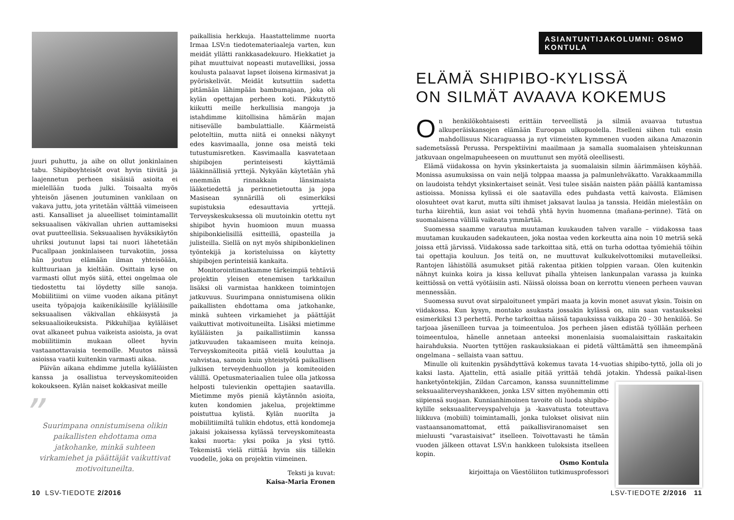juuri puhuttu, ja aihe on ollut jonkinlainen tabu. Shipiboyhteisöt ovat hyvin tiiviitä ja laajennetun perheen sisäisiä asioita ei mielellään tuoda julki. Toisaalta myös yhteisön jäsenen joutuminen vankilaan on vakava juttu, jota yritetään välttää viimeiseen asti. Kansalliset ja alueelliset toimintamallit seksuaalisen väkivallan uhrien auttamiseksi ovat puutteellisia. Seksuaalisen hyväksikäytön uhriksi joutunut lapsi tai nuori lähetetään Pucallpaan jonkinlaiseen turvakotiin, jossa hän joutuu elämään ilman yhteisöään, kulttuuriaan ja kieltään. Osittain kyse on varmasti ollut myös siitä, ettei ongelmaa ole tiedostettu tai löydetty sille sanoja. Mobiilitiimi on viime vuoden aikana pitänyt useita työpajoja kaikenikäisille kyläläisille seksuaalisen väkivallan ehkäisystä ja seksuaalioikeuksista. Pikkuhiljaa kyläläiset ovat alkaneet puhua vaikeista asioista, ja ovat mobiilitiimin mukaan olleet hyvin vastaanottavaisia teemoille. Muutos näissä asioissa vaatii kuitenkin varmasti aikaa.
Päivän aikana ehdimme jutella kyläläisten kanssa ja osallistua terveyskomiteoiden kokoukseen. Kylän naiset kokkasivat meille
” Suurimpana onnistumisena olikin paikallisten ehdottama oma jatkohanke, minkä suhteen virkamiehet ja päättäjät vaikuttivat motivoituneilta.
paikallisia herkkuja. Haastattelimme nuorta Irmaa LSV:n tiedotemateriaaleja varten, kun meidät yllätti rankkasadekuuro. Hiekkatiet ja pihat muuttuivat nopeasti mutavelliksi, jossa koulusta palaavat lapset iloisena kirmasivat ja pyöriskelivät. Meidät kutsuttiin sadetta pitämään lähimpään bambumajaan, joka oli kylän opettajan perheen koti. Pikkutyttö kiikutti meille herkullisia mangoja ja istahdimme kiitollisina hämärän majan nitisevälle bambulattialle. Käärmeistä peloteltiin, mutta niitä ei onneksi näkynyt edes kasvimaalla, jonne osa meistä teki tutustumisretken. Kasvimaalla kasvatetaan shipibojen perinteisesti käyttämiä lääkinnällisiä yrttejä. Nykyään käytetään yhä enemmän rinnakkain länsimaista lääketiedettä ja perinnetietoutta ja jopa Masisean synnärillä oli esimerkiksi supistuksia edesauttavia yrttejä. Terveyskeskuksessa oli muutoinkin otettu nyt shipibot hyvin huomioon muun muassa shipibonkielisillä esitteillä, opasteilla ja julisteilla. Siellä on nyt myös shipibonkielinen työntekijä ja koristeluissa on käytetty shipibojen perinteisiä kankaita.
Monitorointimatkamme tärkeimpiä tehtäviä projektin yleisen etenemisen tarkkailun lisäksi oli varmistaa hankkeen toimintojen jatkuvuus. Suurimpana onnistumisena olikin paikallisten ehdottama oma jatkohanke, minkä suhteen virkamiehet ja päättäjät vaikuttivat motivoituneilta. Lisäksi mietimme kyläläisten ja paikallistiimin kanssa jatkuvuuden takaamiseen muita keinoja. Terveyskomiteoita pitää vielä kouluttaa ja vahvistaa, samoin kuin yhteistyötä paikallisen julkisen terveydenhuollon ja komiteoiden välillä. Opetusmateriaalien tulee olla jatkossa helposti tulevienkin opettajien saatavilla. Mietimme myös pieniä käytännön asioita, kuten kondomien jakelua, projektimme poistuttua kylistä. Kylän nuorilta ja mobiilitiimiltä tulikin ehdotus, että kondomeja jakaisi jokaisessa kylässä terveyskomiteasta kaksi nuorta: yksi poika ja yksi tyttö. Tekemistä vielä riittää hyvin siis tällekin vuodelle, joka on projektin viimeinen.
Teksti ja kuvat:
Kaisa-Maria Eronen
10 LSV-TIEDOTE 2/2016
ASIANTUNTIJAKOLUMNI: OSMO KONTULA
ELÄMÄ SHIPIBO-KYLISSÄ
ON SILMÄT AVAAVA KOKEMUS
On henkilökohtaisesti erittäin terveellistä ja silmiä avaavaa tutustua alkuperäiskansojen elämään Euroopan ulkopuolella. Itselleni siihen tuli ensin mahdollisuus Nicaraguassa ja nyt viimeisten kymmenen vuoden aikana Amazonin sademetsässä Perussa. Perspektiivini maailmaan ja samalla suomalaisen yhteiskunnan jatkuvaan ongelmapuheeseen on muuttunut sen myötä oleellisesti.
Elämä viidakossa on hyvin yksinkertaista ja suomalaisin silmin äärimmäisen köyhää. Monissa asumuksissa on vain neljä tolppaa maassa ja palmunlehväkatto. Varakkaammilla on laudoista tehdyt yksinkertaiset seinät. Vesi tulee sisään naisten pään päällä kantamissa astioissa. Monissa kylissä ei ole saatavilla edes puhdasta vettä kaivosta. Elämisen olosuhteet ovat karut, mutta silti ihmiset jaksavat laulaa ja tanssia. Heidän mielestään on turha kiirehtiä, kun asiat voi tehdä yhtä hyvin huomenna (mañana-perinne). Tätä on suomalaisena välillä vaikeata ymmärtää.
Suomessa saamme varautua muutaman kuukauden talven varalle – viidakossa taas muutaman kuukauden sadekauteen, joka nostaa veden korkeutta aina noin 10 metriä sekä joissa että järvissä. Viidakossa sade tarkoittaa sitä, että on turha odottaa työmiehiä töihin tai opettajia kouluun. Jos teitä on, ne muuttuvat kulkukelvottomiksi mutavelleiksi. Rantojen lähistöllä asumukset pitää rakentaa pitkien tolppien varaan. Olen kuitenkin nähnyt kuinka koira ja kissa kelluvat pihalla yhteisen lankunpalan varassa ja kuinka keittiössä on vettä vyötäisiin asti. Näissä oloissa boan on kerrottu vieneen perheen vauvan mennessään.
Suomessa suvut ovat sirpaloituneet ympäri maata ja kovin monet asuvat yksin. Toisin on viidakossa. Kun kysyn, montako asukasta jossakin kylässä on, niin saan vastaukseksi esimerkiksi 13 perhettä. Perhe tarkoittaa näissä tapauksissa vaikkapa 20 – 30 henkilöä. Se tarjoaa jäsenilleen turvaa ja toimeentuloa. Jos perheen jäsen edistää työllään perheen toimeentuloa, hänelle annetaan anteeksi monenlaisia suomalaisittain raskaitakin hairahduksia. Nuorten tyttöjen raskauksiakaan ei pidetä välttämättä sen ihmeempänä ongelmana – sellaista vaan sattuu.
Minulle oli kuitenkin pysähdyttävä kokemus tavata 14-vuotias shipibo-tyttö, jolla oli jo kaksi lasta. Ajattelin, että asialle pitää yrittää tehdä jotakin. Yhdessä paikal- lisen hanketyöntekijän, Zildan Carcamon, kanssa suunnittelimme seksuaaliterveyshankkeen, jonka LSV sitten myöhemmin otti siipiensä suojaan. Kunnianhimoinen tavoite oli luoda shipibo-kylille seksuaaliterveyspalveluja ja -kasvatusta toteuttava liikkuva (mobiili) toimintamalli, jonka tulokset olisivat niin vastaansanomattomat, että paikallisviranomaiset sen mieluusti ”varastaisivat” itselleen. Toivottavasti he tämän vuoden jälkeen ottavat LSV:n hankkeen tuloksista itselleen kopin.
Osmo Kontula
kirjoittaja on Väestöliiton tutkimusprofessori
LSV-TIEDOTE 2/2016 11